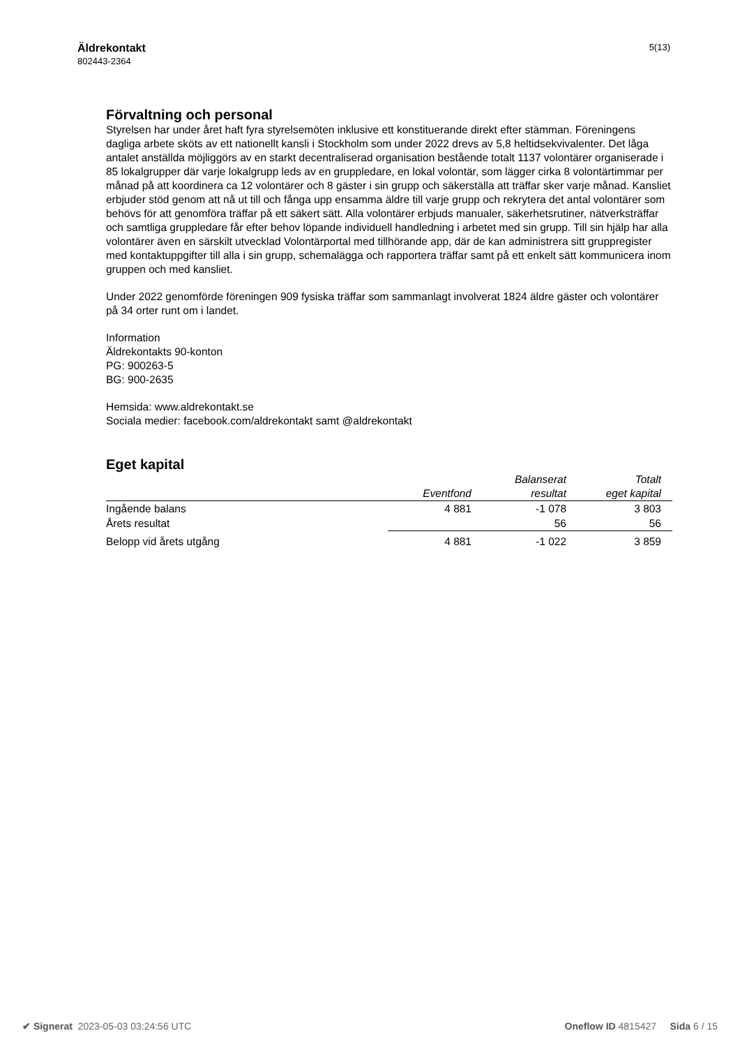Äldrekontakt
802443-2364
5(13)
Förvaltning och personal
Styrelsen har under året haft fyra styrelsemöten inklusive ett konstituerande direkt efter stämman. Föreningens dagliga arbete sköts av ett nationellt kansli i Stockholm som under 2022 drevs av 5,8 heltidsekvivalenter. Det låga antalet anställda möjliggörs av en starkt decentraliserad organisation bestående totalt 1137 volontärer organiserade i 85 lokalgrupper där varje lokalgrupp leds av en gruppledare, en lokal volontär, som lägger cirka 8 volontärtimmar per månad på att koordinera ca 12 volontärer och 8 gäster i sin grupp och säkerställa att träffar sker varje månad. Kansliet erbjuder stöd genom att nå ut till och fånga upp ensamma äldre till varje grupp och rekrytera det antal volontärer som behövs för att genomföra träffar på ett säkert sätt. Alla volontärer erbjuds manualer, säkerhetsrutiner, nätverksträffar och samtliga gruppledare får efter behov löpande individuell handledning i arbetet med sin grupp. Till sin hjälp har alla volontärer även en särskilt utvecklad Volontärportal med tillhörande app, där de kan administrera sitt gruppregister med kontaktuppgifter till alla i sin grupp, schemalägga och rapportera träffar samt på ett enkelt sätt kommunicera inom gruppen och med kansliet.
Under 2022 genomförde föreningen 909 fysiska träffar som sammanlagt involverat 1824 äldre gäster och volontärer på 34 orter runt om i landet.
Information
Äldrekontakts 90-konton
PG: 900263-5
BG: 900-2635
Hemsida: www.aldrekontakt.se
Sociala medier: facebook.com/aldrekontakt samt @aldrekontakt
Eget kapital
| | Eventfond | Balanserat resultat | Totalt eget kapital |
| --- | --- | --- | --- |
| Ingående balans | 4 881 | -1 078 | 3 803 |
| Årets resultat | | 56 | 56 |
| Belopp vid årets utgång | 4 881 | -1 022 | 3 859 |
✔ Signerat 2023-05-03 03:24:56 UTC Oneflow ID 4815427 Sida 6 / 15